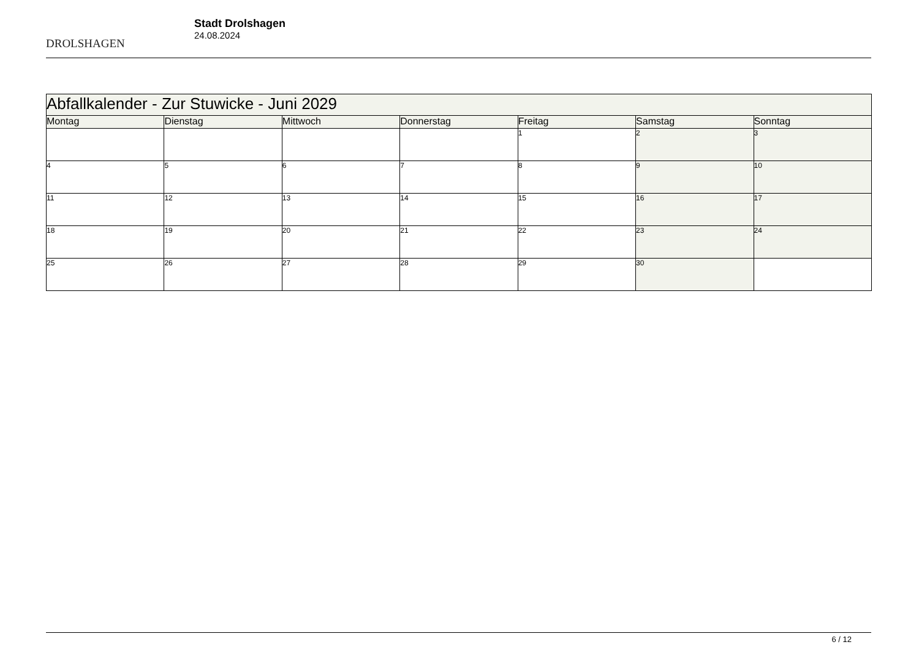DROLSHAGEN
Stadt Drolshagen
24.08.2024
| Abfallkalender - Zur Stuwicke - Juni 2029 | | | | | | |
| --- | --- | --- | --- | --- | --- | --- |
| Montag | Dienstag | Mittwoch | Donnerstag | Freitag | Samstag | Sonntag |
| | | | | 1 | 2 | 3 |
| 4 | 5 | 6 | 7 | 8 | 9 | 10 |
| 11 | 12 | 13 | 14 | 15 | 16 | 17 |
| 18 | 19 | 20 | 21 | 22 | 23 | 24 |
| 25 | 26 | 27 | 28 | 29 | 30 | |
6 / 12